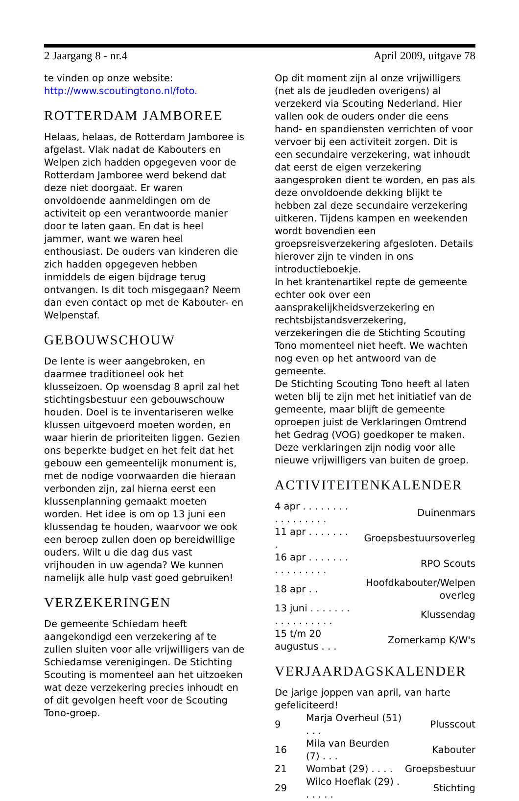2 Jaargang 8 - nr.4 April 2009, uitgave 78
te vinden op onze website:
http://www.scoutingtono.nl/foto.
ROTTERDAM JAMBOREE
Helaas, helaas, de Rotterdam Jamboree is afgelast. Vlak nadat de Kabouters en Welpen zich hadden opgegeven voor de Rotterdam Jamboree werd bekend dat deze niet doorgaat. Er waren onvoldoende aanmeldingen om de activiteit op een verantwoorde manier door te laten gaan. En dat is heel jammer, want we waren heel enthousiast. De ouders van kinderen die zich hadden opgegeven hebben inmiddels de eigen bijdrage terug ontvangen. Is dit toch misgegaan? Neem dan even contact op met de Kabouter- en Welpenstaf.
GEBOUWSCHOUW
De lente is weer aangebroken, en daarmee traditioneel ook het klusseizoen. Op woensdag 8 april zal het stichtingsbestuur een gebouwschouw houden. Doel is te inventariseren welke klussen uitgevoerd moeten worden, en waar hierin de prioriteiten liggen. Gezien ons beperkte budget en het feit dat het gebouw een gemeentelijk monument is, met de nodige voorwaarden die hieraan verbonden zijn, zal hierna eerst een klussenplanning gemaakt moeten worden. Het idee is om op 13 juni een klussendag te houden, waarvoor we ook een beroep zullen doen op bereidwillige ouders. Wilt u die dag dus vast vrijhouden in uw agenda? We kunnen namelijk alle hulp vast goed gebruiken!
VERZEKERINGEN
De gemeente Schiedam heeft aangekondigd een verzekering af te zullen sluiten voor alle vrijwilligers van de Schiedamse verenigingen. De Stichting Scouting is momenteel aan het uitzoeken wat deze verzekering precies inhoudt en of dit gevolgen heeft voor de Scouting Tono-groep.
Op dit moment zijn al onze vrijwilligers (net als de jeudleden overigens) al verzekerd via Scouting Nederland. Hier vallen ook de ouders onder die eens hand- en spandiensten verrichten of voor vervoer bij een activiteit zorgen. Dit is een secundaire verzekering, wat inhoudt dat eerst de eigen verzekering aangesproken dient te worden, en pas als deze onvoldoende dekking blijkt te hebben zal deze secundaire verzekering uitkeren. Tijdens kampen en weekenden wordt bovendien een groepsreisverzekering afgesloten. Details hierover zijn te vinden in ons introductieboekje.
In het krantenartikel repte de gemeente echter ook over een aansprakelijkheidsverzekering en rechtsbijstandsverzekering, verzekeringen die de Stichting Scouting Tono momenteel niet heeft. We wachten nog even op het antwoord van de gemeente.
De Stichting Scouting Tono heeft al laten weten blij te zijn met het initiatief van de gemeente, maar blijft de gemeente oproepen juist de Verklaringen Omtrend het Gedrag (VOG) goedkoper te maken. Deze verklaringen zijn nodig voor alle nieuwe vrijwilligers van buiten de groep.
ACTIVITEITENKALENDER
| 4 apr . . . . . . . . . . . . . . . . . | Duinenmars |
| 11 apr . . . . . . . . | Groepsbestuursoverleg |
| 16 apr . . . . . . . . . . . . . . . . | RPO Scouts |
| 18 apr . . | Hoofdkabouter/Welpen overleg |
| 13 juni . . . . . . . . . . . . . . . . . | Klussendag |
| 15 t/m 20 augustus . . . | Zomerkamp K/W's |
VERJAARDAGSKALENDER
De jarige joppen van april, van harte gefeliciteerd!
| 9 | Marja Overheul (51) . . . | Plusscout |
| 16 | Mila van Beurden (7) . . . | Kabouter |
| 21 | Wombat (29) . . . . | Groepsbestuur |
| 29 | Wilco Hoeflak (29) . . . . . . | Stichting |